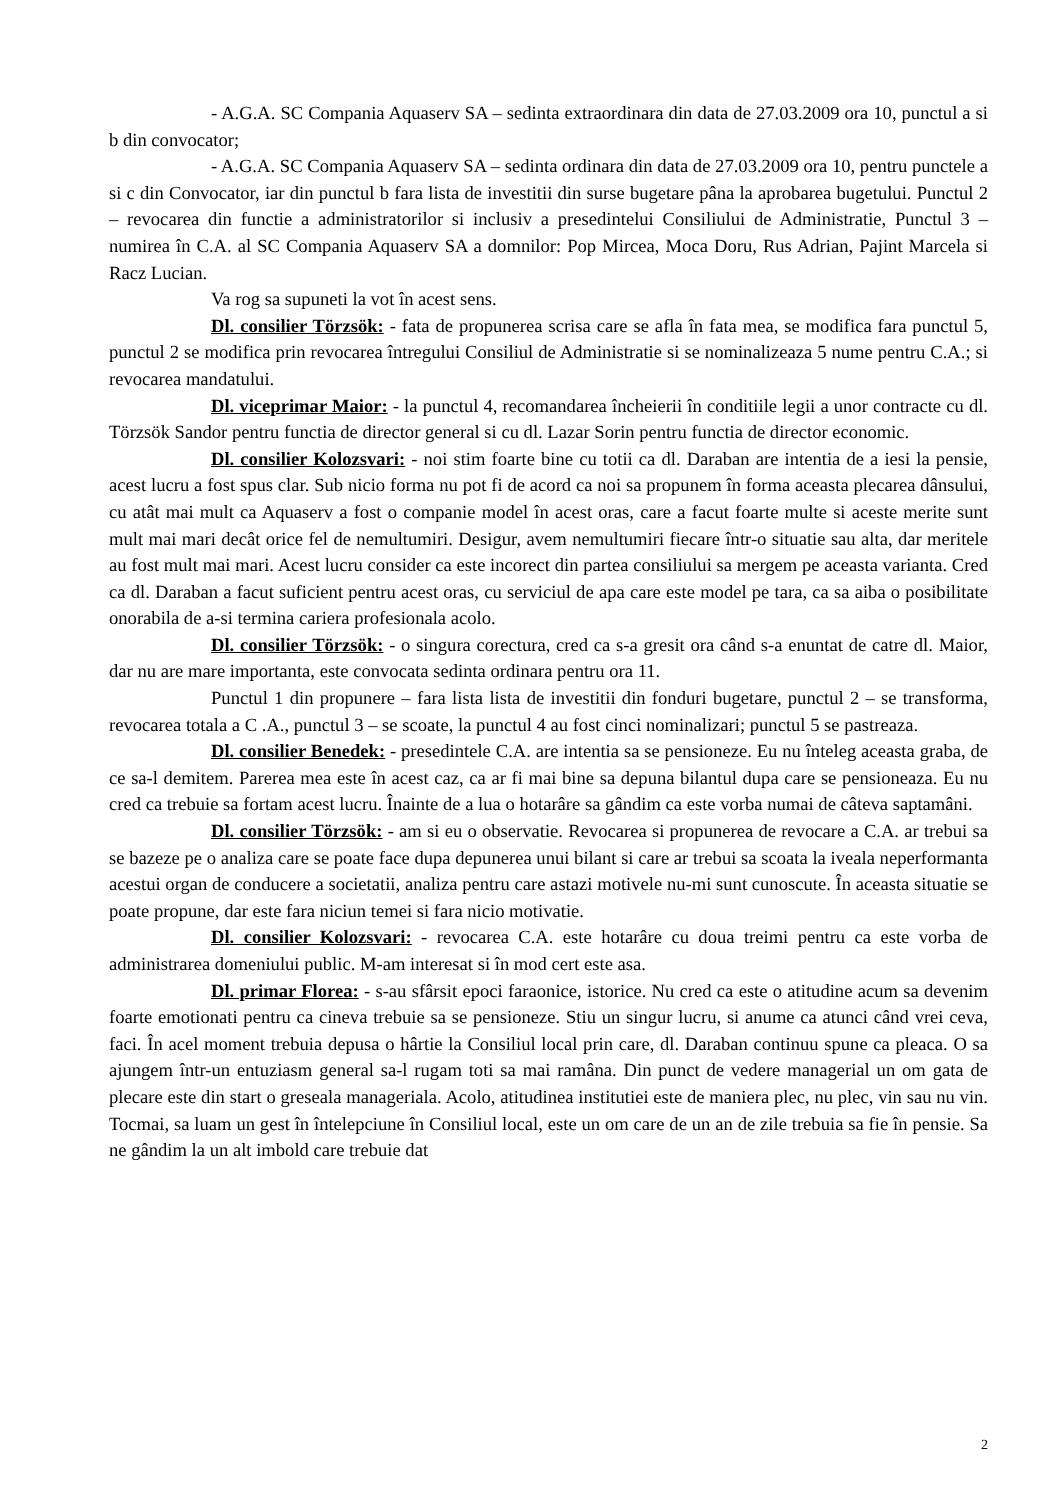- A.G.A. SC Compania Aquaserv SA – sedinta extraordinara din data de 27.03.2009 ora 10, punctul a si b din convocator;
- A.G.A. SC Compania Aquaserv SA – sedinta ordinara din data de 27.03.2009 ora 10, pentru punctele a si c din Convocator, iar din punctul b fara lista de investitii din surse bugetare pâna la aprobarea bugetului. Punctul 2 – revocarea din functie a administratorilor si inclusiv a presedintelui Consiliului de Administratie, Punctul 3 – numirea în C.A. al SC Compania Aquaserv SA a domnilor: Pop Mircea, Moca Doru, Rus Adrian, Pajint Marcela si Racz Lucian.
Va rog sa supuneti la vot în acest sens.
Dl. consilier Törzsök: - fata de propunerea scrisa care se afla în fata mea, se modifica fara punctul 5, punctul 2 se modifica prin revocarea întregului Consiliul de Administratie si se nominalizeaza 5 nume pentru C.A.; si revocarea mandatului.
Dl. viceprimar Maior: - la punctul 4, recomandarea încheierii în conditiile legii a unor contracte cu dl. Törzsök Sandor pentru functia de director general si cu dl. Lazar Sorin pentru functia de director economic.
Dl. consilier Kolozsvari: - noi stim foarte bine cu totii ca dl. Daraban are intentia de a iesi la pensie, acest lucru a fost spus clar. Sub nicio forma nu pot fi de acord ca noi sa propunem în forma aceasta plecarea dânsului, cu atât mai mult ca Aquaserv a fost o companie model în acest oras, care a facut foarte multe si aceste merite sunt mult mai mari decât orice fel de nemultumiri. Desigur, avem nemultumiri fiecare într-o situatie sau alta, dar meritele au fost mult mai mari. Acest lucru consider ca este incorect din partea consiliului sa mergem pe aceasta varianta. Cred ca dl. Daraban a facut suficient pentru acest oras, cu serviciul de apa care este model pe tara, ca sa aiba o posibilitate onorabila de a-si termina cariera profesionala acolo.
Dl. consilier Törzsök: - o singura corectura, cred ca s-a gresit ora când s-a enuntat de catre dl. Maior, dar nu are mare importanta, este convocata sedinta ordinara pentru ora 11.
Punctul 1 din propunere – fara lista lista de investitii din fonduri bugetare, punctul 2 – se transforma, revocarea totala a C .A., punctul 3 – se scoate, la punctul 4 au fost cinci nominalizari; punctul 5 se pastreaza.
Dl. consilier Benedek: - presedintele C.A. are intentia sa se pensioneze. Eu nu înteleg aceasta graba, de ce sa-l demitem. Parerea mea este în acest caz, ca ar fi mai bine sa depuna bilantul dupa care se pensioneaza. Eu nu cred ca trebuie sa fortam acest lucru. Înainte de a lua o hotarâre sa gândim ca este vorba numai de câteva saptamâni.
Dl. consilier Törzsök: - am si eu o observatie. Revocarea si propunerea de revocare a C.A. ar trebui sa se bazeze pe o analiza care se poate face dupa depunerea unui bilant si care ar trebui sa scoata la iveala neperformanta acestui organ de conducere a societatii, analiza pentru care astazi motivele nu-mi sunt cunoscute. În aceasta situatie se poate propune, dar este fara niciun temei si fara nicio motivatie.
Dl. consilier Kolozsvari: - revocarea C.A. este hotarâre cu doua treimi pentru ca este vorba de administrarea domeniului public. M-am interesat si în mod cert este asa.
Dl. primar Florea: - s-au sfârsit epoci faraonice, istorice. Nu cred ca este o atitudine acum sa devenim foarte emotionati pentru ca cineva trebuie sa se pensioneze. Stiu un singur lucru, si anume ca atunci când vrei ceva, faci. În acel moment trebuia depusa o hârtie la Consiliul local prin care, dl. Daraban continuu spune ca pleaca. O sa ajungem într-un entuziasm general sa-l rugam toti sa mai ramâna. Din punct de vedere managerial un om gata de plecare este din start o greseala manageriala. Acolo, atitudinea institutiei este de maniera plec, nu plec, vin sau nu vin. Tocmai, sa luam un gest în întelepciune în Consiliul local, este un om care de un an de zile trebuia sa fie în pensie. Sa ne gândim la un alt imbold care trebuie dat
2